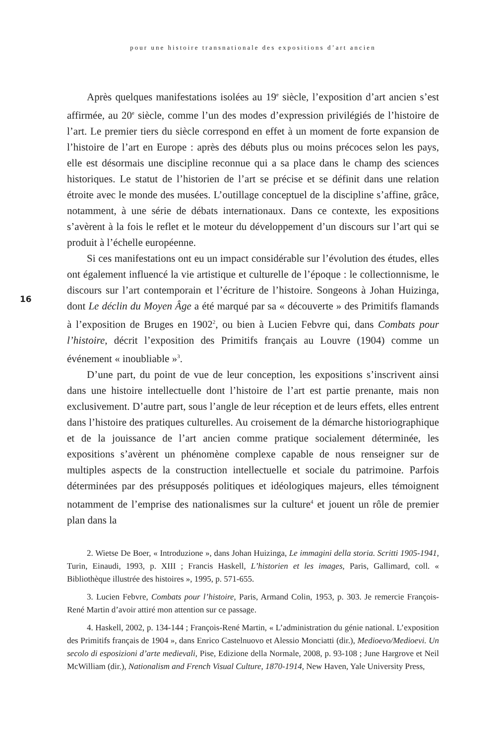pour une histoire transnationale des expositions d’art ancien
16
Après quelques manifestations isolées au 19<sup>e</sup> siècle, l’exposition d’art ancien s’est affirmée, au 20<sup>e</sup> siècle, comme l’un des modes d’expression privilégiés de l’histoire de l’art. Le premier tiers du siècle correspond en effet à un moment de forte expansion de l’histoire de l’art en Europe : après des débuts plus ou moins précoces selon les pays, elle est désormais une discipline reconnue qui a sa place dans le champ des sciences historiques. Le statut de l’historien de l’art se précise et se définit dans une relation étroite avec le monde des musées. L’outillage conceptuel de la discipline s’affine, grâce, notamment, à une série de débats internationaux. Dans ce contexte, les expositions s’avèrent à la fois le reflet et le moteur du développement d’un discours sur l’art qui se produit à l’échelle européenne.
Si ces manifestations ont eu un impact considérable sur l’évolution des études, elles ont également influencé la vie artistique et culturelle de l’époque : le collectionnisme, le discours sur l’art contemporain et l’écriture de l’histoire. Songeons à Johan Huizinga, dont Le déclin du Moyen Âge a été marqué par sa « découverte » des Primitifs flamands à l’exposition de Bruges en 1902<sup>2</sup>, ou bien à Lucien Febvre qui, dans Combats pour l’histoire, décrit l’exposition des Primitifs français au Louvre (1904) comme un événement « inoubliable »<sup>3</sup>.
D’une part, du point de vue de leur conception, les expositions s’inscrivent ainsi dans une histoire intellectuelle dont l’histoire de l’art est partie prenante, mais non exclusivement. D’autre part, sous l’angle de leur réception et de leurs effets, elles entrent dans l’histoire des pratiques culturelles. Au croisement de la démarche historiographique et de la jouissance de l’art ancien comme pratique socialement déterminée, les expositions s’avèrent un phénomène complexe capable de nous renseigner sur de multiples aspects de la construction intellectuelle et sociale du patrimoine. Parfois déterminées par des présupposés politiques et idéologiques majeurs, elles témoignent notamment de l’emprise des nationalismes sur la culture<sup>4</sup> et jouent un rôle de premier plan dans la
2. Wietse De Boer, « Introduzione », dans Johan Huizinga, Le immagini della storia. Scritti 1905-1941, Turin, Einaudi, 1993, p. XIII ; Francis Haskell, L’historien et les images, Paris, Gallimard, coll. « Bibliothèque illustrée des histoires », 1995, p. 571-655.
3. Lucien Febvre, Combats pour l’histoire, Paris, Armand Colin, 1953, p. 303. Je remercie François-René Martin d’avoir attiré mon attention sur ce passage.
4. Haskell, 2002, p. 134-144 ; François-René Martin, « L’administration du génie national. L’exposition des Primitifs français de 1904 », dans Enrico Castelnuovo et Alessio Monciatti (dir.), Medioevo/Medioevi. Un secolo di esposizioni d’arte medievali, Pise, Edizione della Normale, 2008, p. 93-108 ; June Hargrove et Neil McWilliam (dir.), Nationalism and French Visual Culture, 1870-1914, New Haven, Yale University Press,